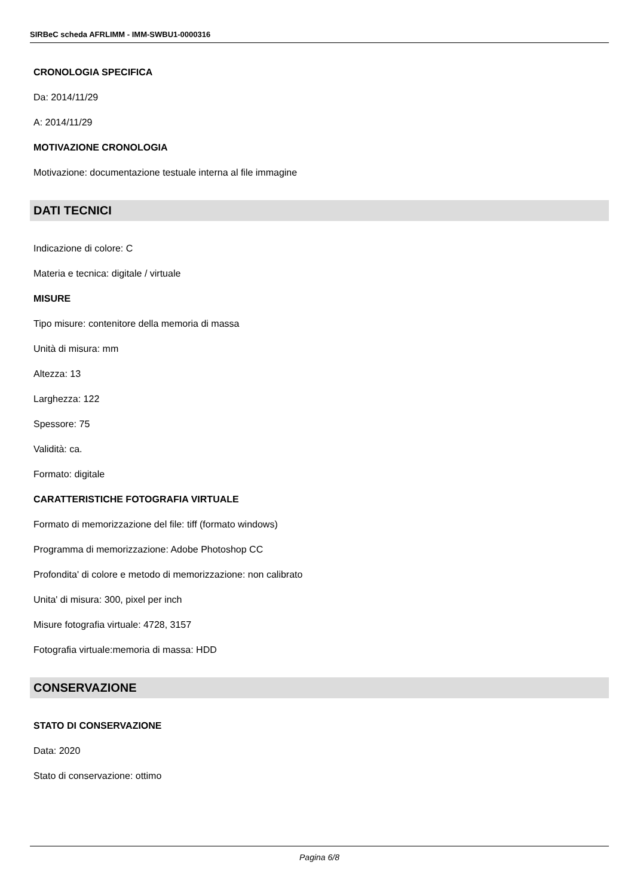SIRBeC scheda AFRLIMM - IMM-SWBU1-0000316
CRONOLOGIA SPECIFICA
Da: 2014/11/29
A: 2014/11/29
MOTIVAZIONE CRONOLOGIA
Motivazione: documentazione testuale interna al file immagine
DATI TECNICI
Indicazione di colore: C
Materia e tecnica: digitale / virtuale
MISURE
Tipo misure: contenitore della memoria di massa
Unità di misura: mm
Altezza: 13
Larghezza: 122
Spessore: 75
Validità: ca.
Formato: digitale
CARATTERISTICHE FOTOGRAFIA VIRTUALE
Formato di memorizzazione del file: tiff (formato windows)
Programma di memorizzazione: Adobe Photoshop CC
Profondita' di colore e metodo di memorizzazione: non calibrato
Unita' di misura: 300, pixel per inch
Misure fotografia virtuale: 4728, 3157
Fotografia virtuale:memoria di massa: HDD
CONSERVAZIONE
STATO DI CONSERVAZIONE
Data: 2020
Stato di conservazione: ottimo
Pagina 6/8